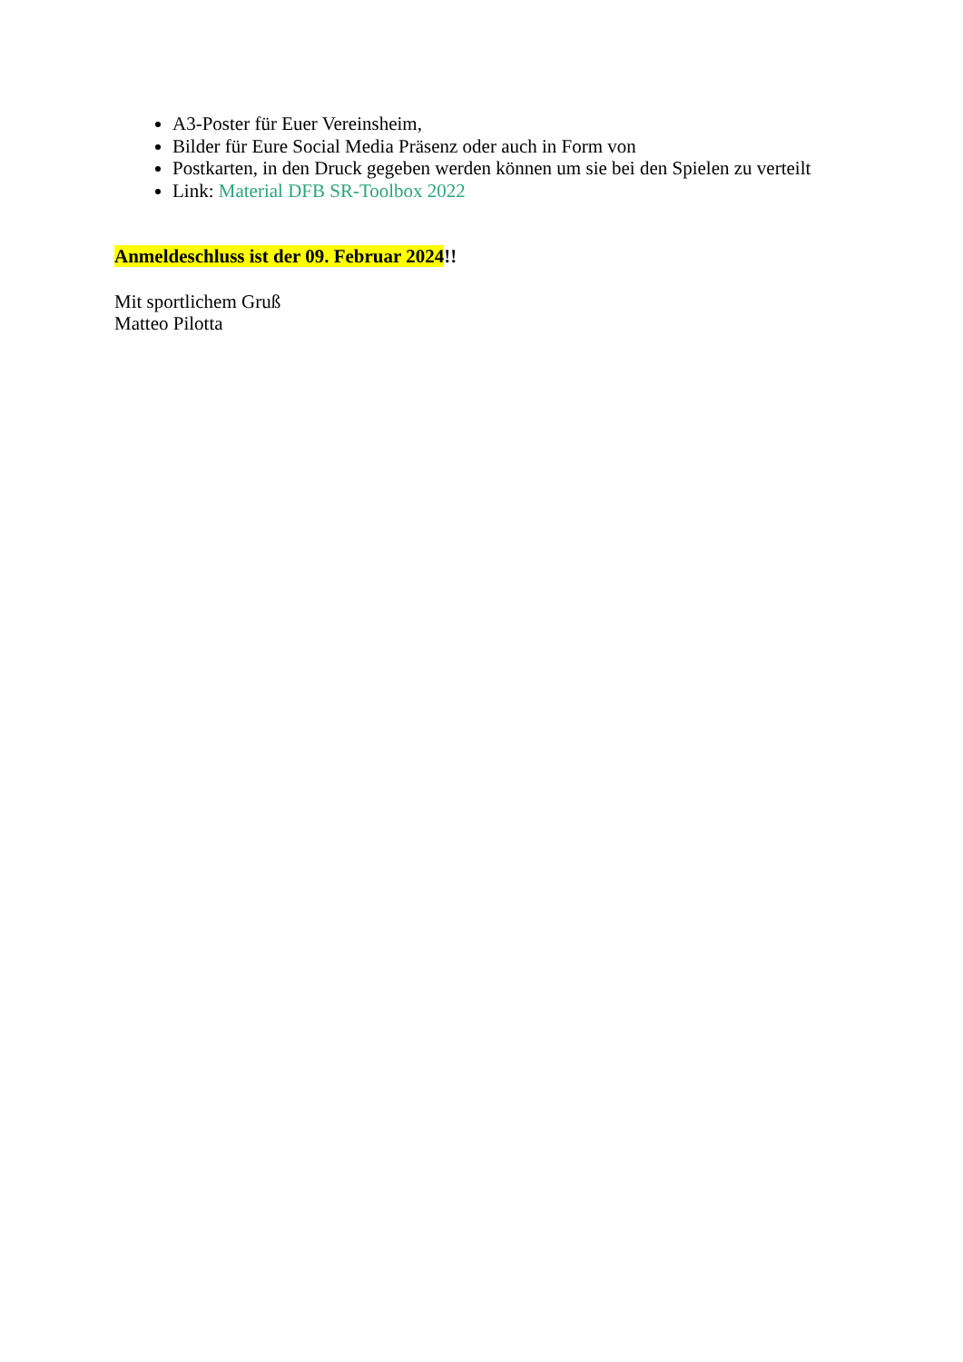A3-Poster für Euer Vereinsheim,
Bilder für Eure Social Media Präsenz oder auch in Form von
Postkarten, in den Druck gegeben werden können um sie bei den Spielen zu verteilt
Link: Material DFB SR-Toolbox 2022
Anmeldeschluss ist der 09. Februar 2024!!
Mit sportlichem Gruß
Matteo Pilotta